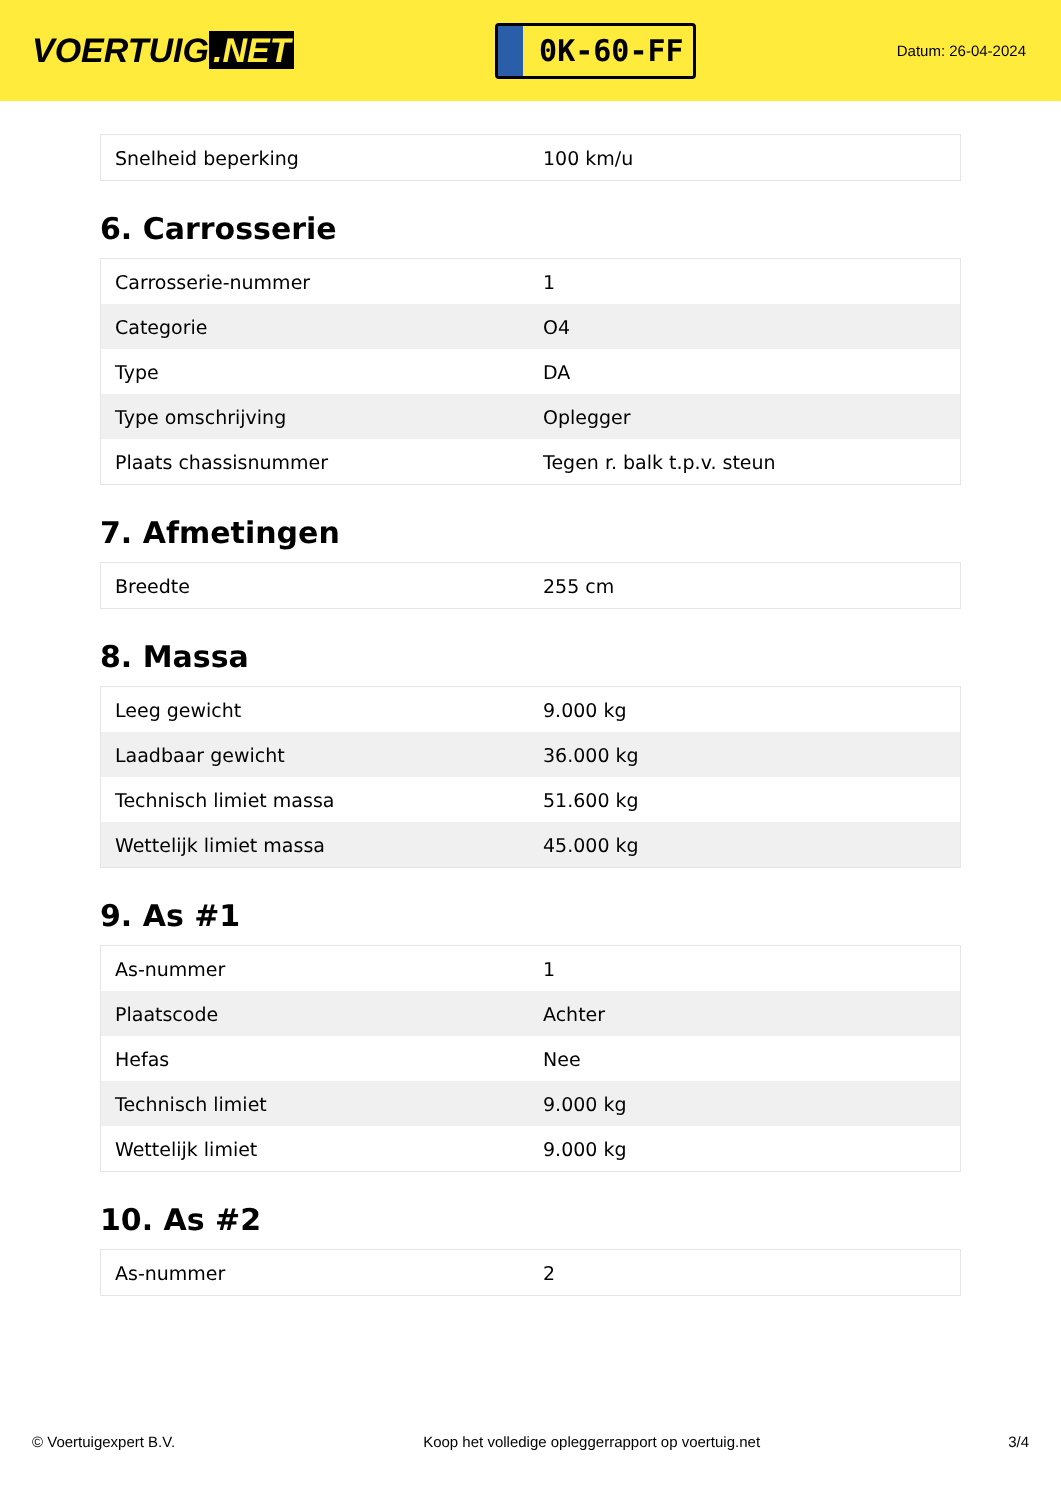VOERTUIG.NET
0K-60-FF
Datum: 26-04-2024
| Snelheid beperking | 100 km/u |
6. Carrosserie
| Carrosserie-nummer | 1 |
| Categorie | O4 |
| Type | DA |
| Type omschrijving | Oplegger |
| Plaats chassisnummer | Tegen r. balk t.p.v. steun |
7. Afmetingen
| Breedte | 255 cm |
8. Massa
| Leeg gewicht | 9.000 kg |
| Laadbaar gewicht | 36.000 kg |
| Technisch limiet massa | 51.600 kg |
| Wettelijk limiet massa | 45.000 kg |
9. As #1
| As-nummer | 1 |
| Plaatscode | Achter |
| Hefas | Nee |
| Technisch limiet | 9.000 kg |
| Wettelijk limiet | 9.000 kg |
10. As #2
| As-nummer | 2 |
© Voertuigexpert B.V. Koop het volledige opleggerrapport op voertuig.net 3/4